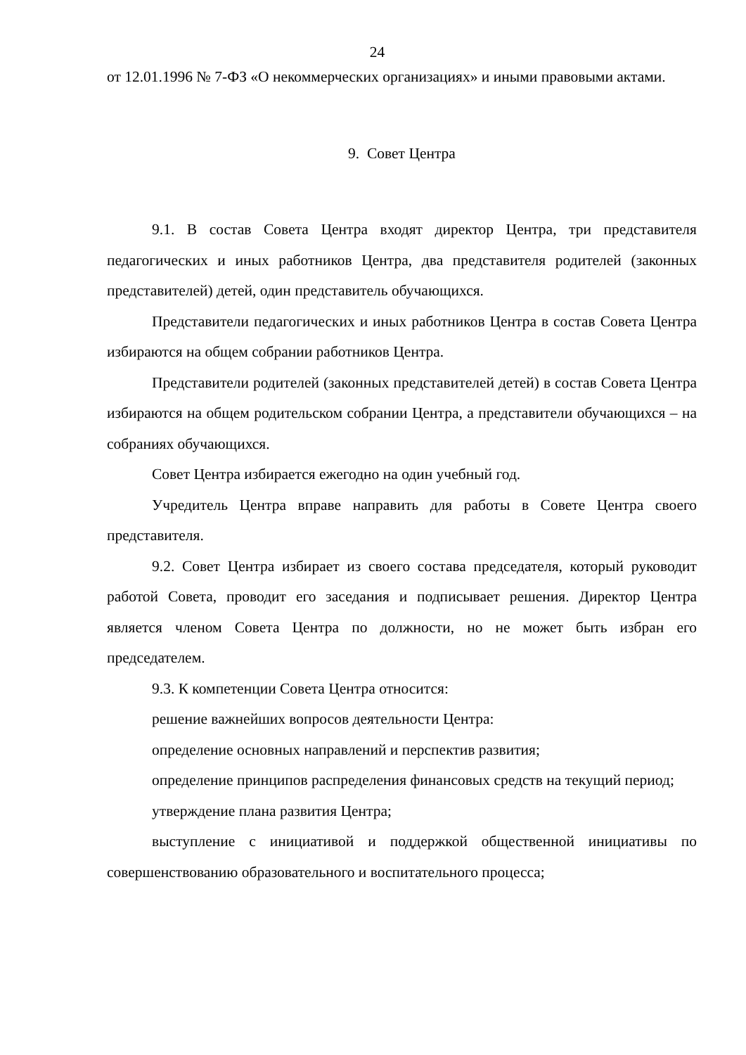24
от 12.01.1996 № 7-ФЗ «О некоммерческих организациях» и иными правовыми актами.
9. Совет Центра
9.1. В состав Совета Центра входят директор Центра, три представителя педагогических и иных работников Центра, два представителя родителей (законных представителей) детей, один представитель обучающихся.
Представители педагогических и иных работников Центра в состав Совета Центра избираются на общем собрании работников Центра.
Представители родителей (законных представителей детей) в состав Совета Центра избираются на общем родительском собрании Центра, а представители обучающихся – на собраниях обучающихся.
Совет Центра избирается ежегодно на один учебный год.
Учредитель Центра вправе направить для работы в Совете Центра своего представителя.
9.2. Совет Центра избирает из своего состава председателя, который руководит работой Совета, проводит его заседания и подписывает решения. Директор Центра является членом Совета Центра по должности, но не может быть избран его председателем.
9.3. К компетенции Совета Центра относится:
решение важнейших вопросов деятельности Центра:
определение основных направлений и перспектив развития;
определение принципов распределения финансовых средств на текущий период;
утверждение плана развития Центра;
выступление с инициативой и поддержкой общественной инициативы по совершенствованию образовательного и воспитательного процесса;